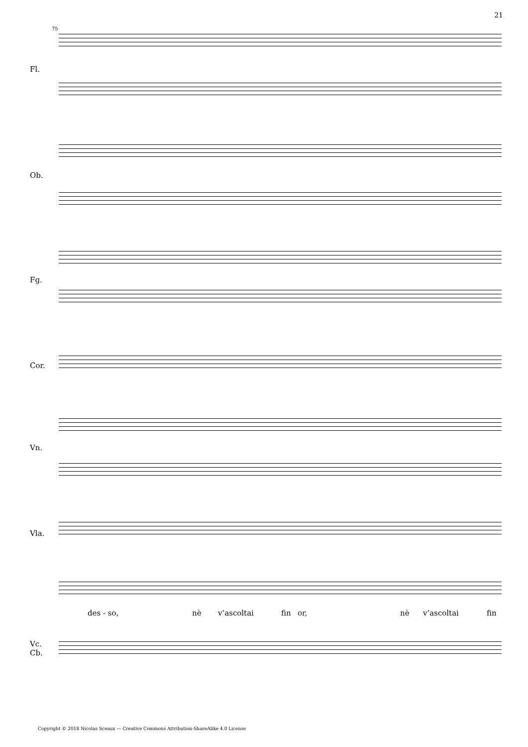21
75
Fl.
Ob.
Fg.
Cor.
Vn.
Vla.
Vc.
Cb.
des - so, nè v’ascoltai fin or, nè v’ascoltai fin
Copyright © 2018 Nicolas Sceaux — Creative Commons Attribution-ShareAlike 4.0 License